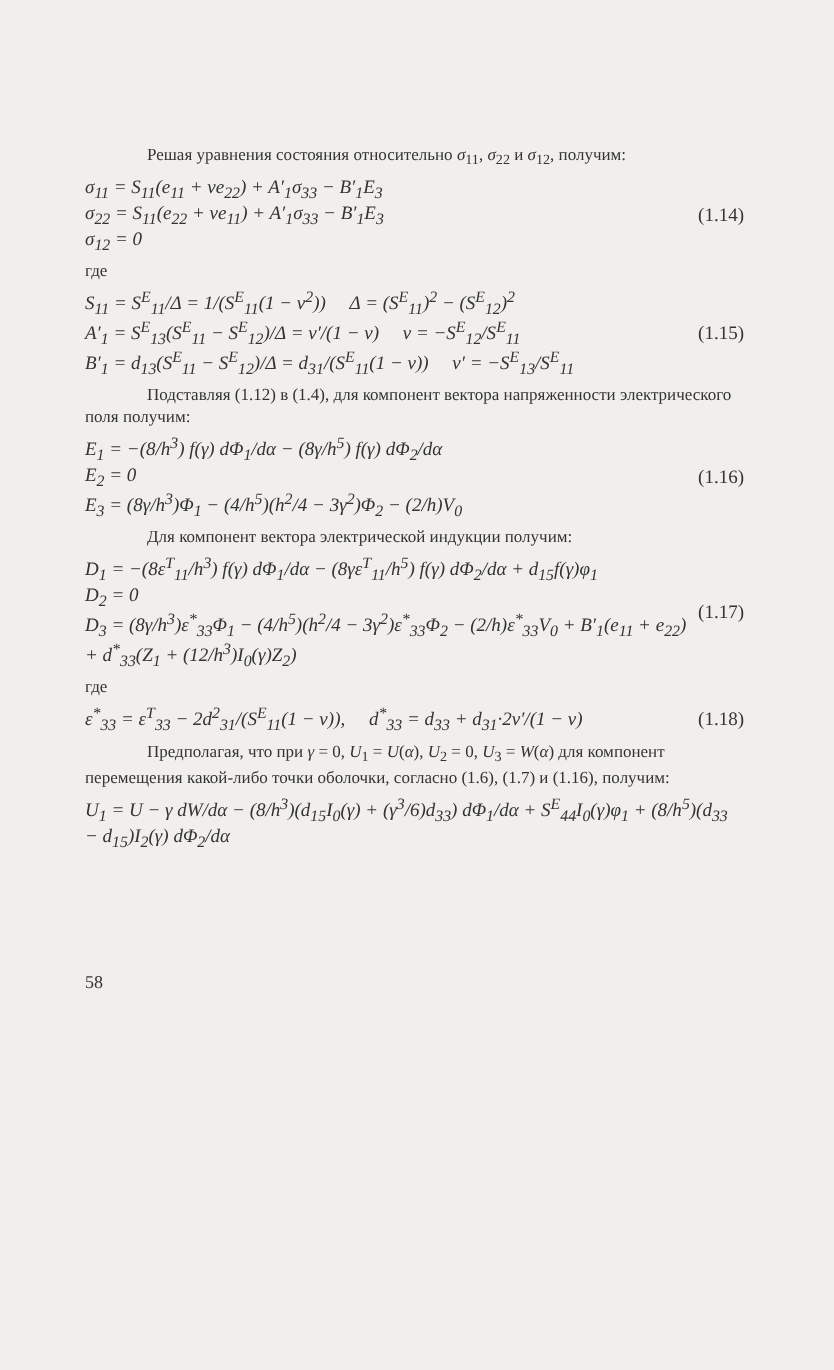Решая уравнения состояния относительно σ<sub>11</sub>, σ<sub>22</sub> и σ<sub>12</sub>, получим:
σ<sub>11</sub> = S<sub>11</sub>(e<sub>11</sub> + νe<sub>22</sub>) + A′<sub>1</sub>σ<sub>33</sub> − B′<sub>1</sub>E<sub>3</sub>
σ<sub>22</sub> = S<sub>11</sub>(e<sub>22</sub> + νe<sub>11</sub>) + A′<sub>1</sub>σ<sub>33</sub> − B′<sub>1</sub>E<sub>3</sub>
σ<sub>12</sub> = 0
(1.14)
где
S<sub>11</sub> = S<sup>E</sup><sub>11</sub>/Δ = 1/(S<sup>E</sup><sub>11</sub>(1 − ν<sup>2</sup>)) Δ = (S<sup>E</sup><sub>11</sub>)<sup>2</sup> − (S<sup>E</sup><sub>12</sub>)<sup>2</sup>
A′<sub>1</sub> = S<sup>E</sup><sub>13</sub>(S<sup>E</sup><sub>11</sub> − S<sup>E</sup><sub>12</sub>)/Δ = ν′/(1 − ν) ν = −S<sup>E</sup><sub>12</sub>/S<sup>E</sup><sub>11</sub>
B′<sub>1</sub> = d<sub>13</sub>(S<sup>E</sup><sub>11</sub> − S<sup>E</sup><sub>12</sub>)/Δ = d<sub>31</sub>/(S<sup>E</sup><sub>11</sub>(1 − ν)) ν′ = −S<sup>E</sup><sub>13</sub>/S<sup>E</sup><sub>11</sub>
(1.15)
Подставляя (1.12) в (1.4), для компонент вектора напряженности электрического поля получим:
E<sub>1</sub> = −(8/h<sup>3</sup>) f(γ) dΦ<sub>1</sub>/dα − (8γ/h<sup>5</sup>) f(γ) dΦ<sub>2</sub>/dα
E<sub>2</sub> = 0
E<sub>3</sub> = (8γ/h<sup>3</sup>)Φ<sub>1</sub> − (4/h<sup>5</sup>)(h<sup>2</sup>/4 − 3γ<sup>2</sup>)Φ<sub>2</sub> − (2/h)V<sub>0</sub>
(1.16)
Для компонент вектора электрической индукции получим:
D<sub>1</sub> = −(8ε<sup>T</sup><sub>11</sub>/h<sup>3</sup>) f(γ) dΦ<sub>1</sub>/dα − (8γε<sup>T</sup><sub>11</sub>/h<sup>5</sup>) f(γ) dΦ<sub>2</sub>/dα + d<sub>15</sub>f(γ)φ<sub>1</sub>
D<sub>2</sub> = 0
D<sub>3</sub> = (8γ/h<sup>3</sup>)ε<sup>*</sup><sub>33</sub>Φ<sub>1</sub> − (4/h<sup>5</sup>)(h<sup>2</sup>/4 − 3γ<sup>2</sup>)ε<sup>*</sup><sub>33</sub>Φ<sub>2</sub> − (2/h)ε<sup>*</sup><sub>33</sub>V<sub>0</sub> + B′<sub>1</sub>(e<sub>11</sub> + e<sub>22</sub>) + d<sup>*</sup><sub>33</sub>(Z<sub>1</sub> + (12/h<sup>3</sup>)I<sub>0</sub>(γ)Z<sub>2</sub>)
(1.17)
где
ε<sup>*</sup><sub>33</sub> = ε<sup>T</sup><sub>33</sub> − 2d<sup>2</sup><sub>31</sub>/(S<sup>E</sup><sub>11</sub>(1 − ν)), d<sup>*</sup><sub>33</sub> = d<sub>33</sub> + d<sub>31</sub>·2ν′/(1 − ν)
(1.18)
Предполагая, что при γ = 0, U<sub>1</sub> = U(α), U<sub>2</sub> = 0, U<sub>3</sub> = W(α) для компонент перемещения какой-либо точки оболочки, согласно (1.6), (1.7) и (1.16), получим:
U<sub>1</sub> = U − γ dW/dα − (8/h<sup>3</sup>)(d<sub>15</sub>I<sub>0</sub>(γ) + (γ<sup>3</sup>/6)d<sub>33</sub>) dΦ<sub>1</sub>/dα + S<sup>E</sup><sub>44</sub>I<sub>0</sub>(γ)φ<sub>1</sub> + (8/h<sup>5</sup>)(d<sub>33</sub> − d<sub>15</sub>)I<sub>2</sub>(γ) dΦ<sub>2</sub>/dα
58